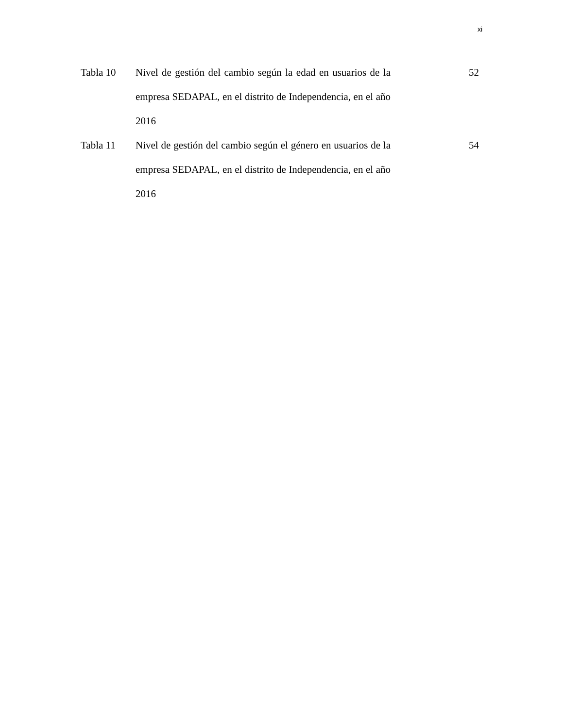xi
| Tabla 10 | Nivel de gestión del cambio según la edad en usuarios de la empresa SEDAPAL, en el distrito de Independencia, en el año 2016 | 52 |
| Tabla 11 | Nivel de gestión del cambio según el género en usuarios de la empresa SEDAPAL, en el distrito de Independencia, en el año 2016 | 54 |